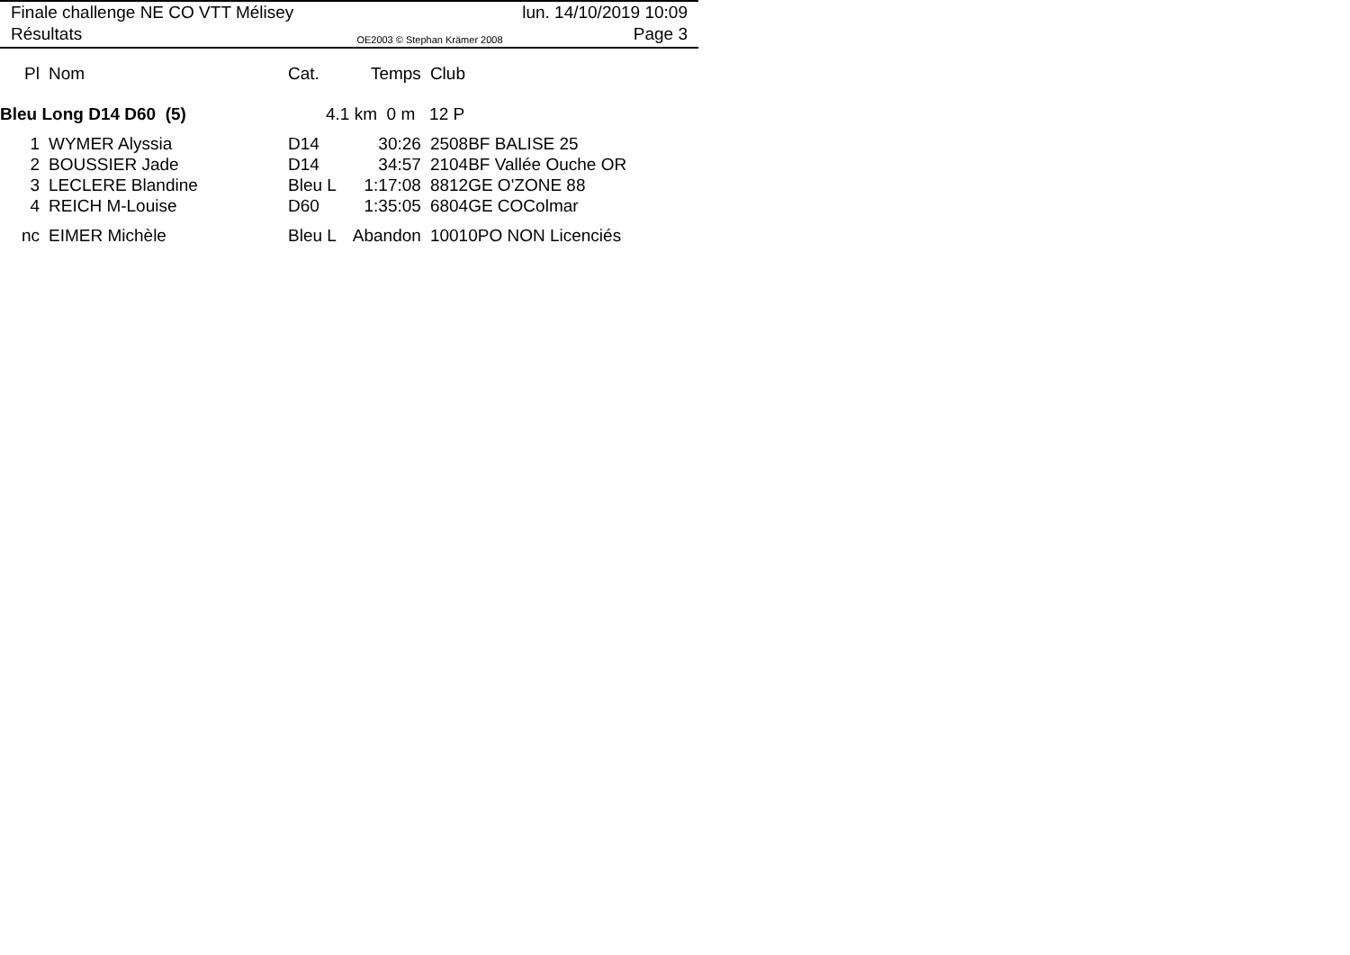Finale challenge NE CO VTT Mélisey lun. 14/10/2019 10:09
Résultats OE2003 © Stephan Krämer 2008 Page 3
| Pl | Nom | Cat. | Temps | Club |
| --- | --- | --- | --- | --- |
| Bleu Long D14 D60 (5) | | 4.1 km 0 m 12 P | | |
| 1 | WYMER Alyssia | D14 | 30:26 | 2508BF BALISE 25 |
| 2 | BOUSSIER Jade | D14 | 34:57 | 2104BF Vallée Ouche OR |
| 3 | LECLERE Blandine | Bleu L | 1:17:08 | 8812GE O'ZONE 88 |
| 4 | REICH M-Louise | D60 | 1:35:05 | 6804GE COColmar |
| nc | EIMER Michèle | Bleu L | Abandon | 10010PO NON Licenciés |